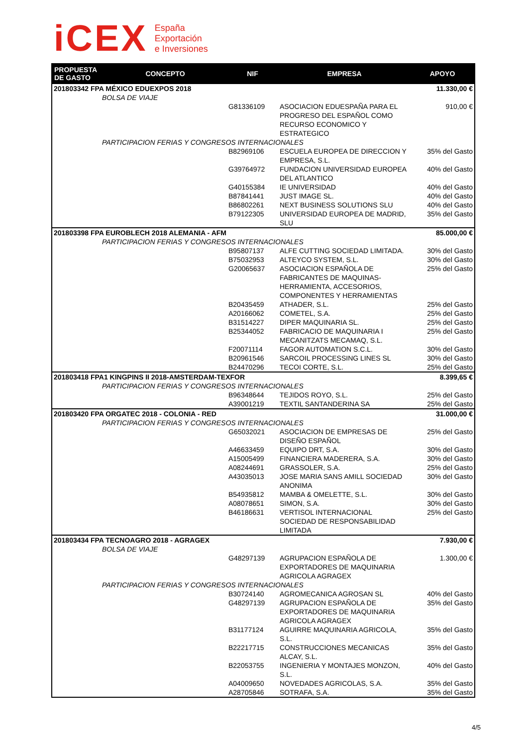iCEX
España
Exportación
e Inversiones
| PROPUESTA DE GASTO | CONCEPTO | NIF | EMPRESA | APOYO |
| --- | --- | --- | --- | --- |
| 201803342 FPA MÉXICO EDUEXPOS 2018 | | | | 11.330,00 € |
| BOLSA DE VIAJE | | | | |
| | | G81336109 | ASOCIACION EDUESPAÑA PARA EL PROGRESO DEL ESPAÑOL COMO RECURSO ECONOMICO Y ESTRATEGICO | 910,00 € |
| PARTICIPACION FERIAS Y CONGRESOS INTERNACIONALES | | | | |
| | | B82969106 | ESCUELA EUROPEA DE DIRECCION Y EMPRESA, S.L. | 35% del Gasto |
| | | G39764972 | FUNDACION UNIVERSIDAD EUROPEA DEL ATLANTICO | 40% del Gasto |
| | | G40155384 | IE UNIVERSIDAD | 40% del Gasto |
| | | B87841441 | JUST IMAGE SL. | 40% del Gasto |
| | | B86802261 | NEXT BUSINESS SOLUTIONS SLU | 40% del Gasto |
| | | B79122305 | UNIVERSIDAD EUROPEA DE MADRID, SLU | 35% del Gasto |
| 201803398 FPA EUROBLECH 2018 ALEMANIA - AFM | | | | 85.000,00 € |
| PARTICIPACION FERIAS Y CONGRESOS INTERNACIONALES | | | | |
| | | B95807137 | ALFE CUTTING SOCIEDAD LIMITADA. | 30% del Gasto |
| | | B75032953 | ALTEYCO SYSTEM, S.L. | 30% del Gasto |
| | | G20065637 | ASOCIACION ESPAÑOLA DE FABRICANTES DE MAQUINAS-HERRAMIENTA, ACCESORIOS, COMPONENTES Y HERRAMIENTAS | 25% del Gasto |
| | | B20435459 | ATHADER, S.L. | 25% del Gasto |
| | | A20166062 | COMETEL, S.A. | 25% del Gasto |
| | | B31514227 | DIPER MAQUINARIA SL. | 25% del Gasto |
| | | B25344052 | FABRICACIO DE MAQUINARIA I MECANITZATS MECAMAQ, S.L. | 25% del Gasto |
| | | F20071114 | FAGOR AUTOMATION S.C.L. | 30% del Gasto |
| | | B20961546 | SARCOIL PROCESSING LINES SL | 30% del Gasto |
| | | B24470296 | TECOI CORTE, S.L. | 25% del Gasto |
| 201803418 FPA1 KINGPINS II 2018-AMSTERDAM-TEXFOR | | | | 8.399,65 € |
| PARTICIPACION FERIAS Y CONGRESOS INTERNACIONALES | | | | |
| | | B96348644 | TEJIDOS ROYO, S.L. | 25% del Gasto |
| | | A39001219 | TEXTIL SANTANDERINA SA | 25% del Gasto |
| 201803420 FPA ORGATEC 2018 - COLONIA - RED | | | | 31.000,00 € |
| PARTICIPACION FERIAS Y CONGRESOS INTERNACIONALES | | | | |
| | | G65032021 | ASOCIACION DE EMPRESAS DE DISEÑO ESPAÑOL | 25% del Gasto |
| | | A46633459 | EQUIPO DRT, S.A. | 30% del Gasto |
| | | A15005499 | FINANCIERA MADERERA, S.A. | 30% del Gasto |
| | | A08244691 | GRASSOLER, S.A. | 25% del Gasto |
| | | A43035013 | JOSE MARIA SANS AMILL SOCIEDAD ANONIMA | 30% del Gasto |
| | | B54935812 | MAMBA & OMELETTE, S.L. | 30% del Gasto |
| | | A08078651 | SIMON, S.A. | 30% del Gasto |
| | | B46186631 | VERTISOL INTERNACIONAL SOCIEDAD DE RESPONSABILIDAD LIMITADA | 25% del Gasto |
| 201803434 FPA TECNOAGRO 2018 - AGRAGEX | | | | 7.930,00 € |
| BOLSA DE VIAJE | | | | |
| | | G48297139 | AGRUPACION ESPAÑOLA DE EXPORTADORES DE MAQUINARIA AGRICOLA AGRAGEX | 1.300,00 € |
| PARTICIPACION FERIAS Y CONGRESOS INTERNACIONALES | | | | |
| | | B30724140 | AGROMECANICA AGROSAN SL | 40% del Gasto |
| | | G48297139 | AGRUPACION ESPAÑOLA DE EXPORTADORES DE MAQUINARIA AGRICOLA AGRAGEX | 35% del Gasto |
| | | B31177124 | AGUIRRE MAQUINARIA AGRICOLA, S.L. | 35% del Gasto |
| | | B22217715 | CONSTRUCCIONES MECANICAS ALCAY, S.L. | 35% del Gasto |
| | | B22053755 | INGENIERIA Y MONTAJES MONZON, S.L. | 40% del Gasto |
| | | A04009650 | NOVEDADES AGRICOLAS, S.A. | 35% del Gasto |
| | | A28705846 | SOTRAFA, S.A. | 35% del Gasto |
4/5